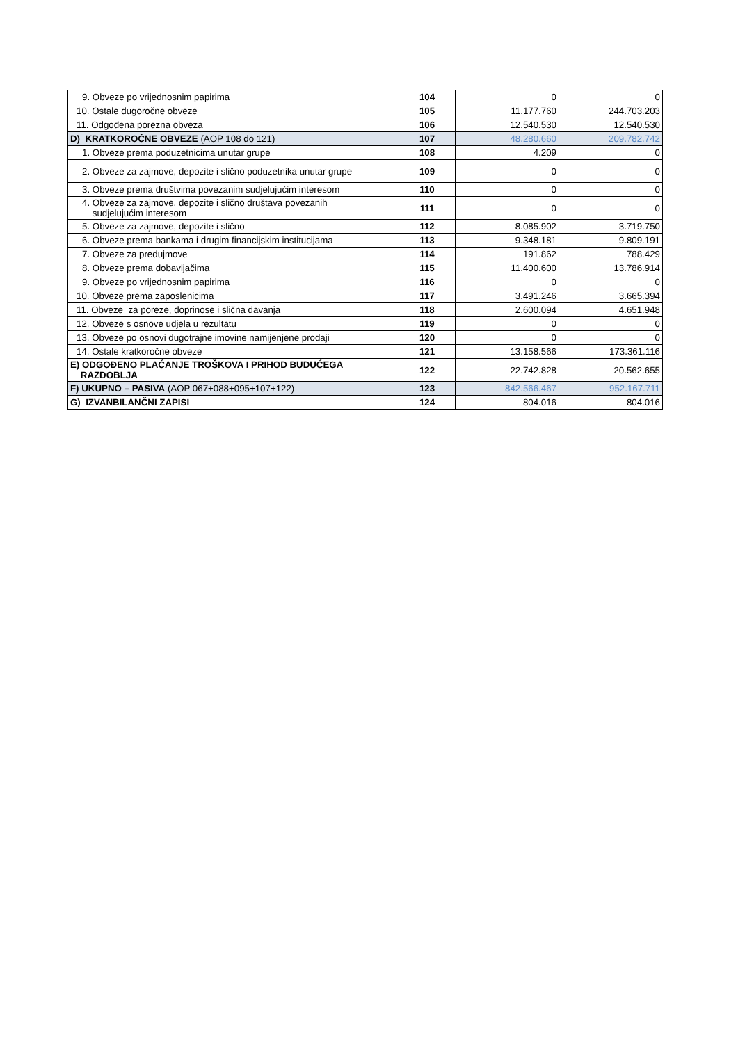| 9. Obveze po vrijednosnim papirima | 104 | 0 | 0 |
| 10. Ostale dugoročne obveze | 105 | 11.177.760 | 244.703.203 |
| 11. Odgođena porezna obveza | 106 | 12.540.530 | 12.540.530 |
| D) KRATKOROČNE OBVEZE (AOP 108 do 121) | 107 | 48.280.660 | 209.782.742 |
| 1. Obveze prema poduzetnicima unutar grupe | 108 | 4.209 | 0 |
| 2. Obveze za zajmove, depozite i slično poduzetnika unutar grupe | 109 | 0 | 0 |
| 3. Obveze prema društvima povezanim sudjelujućim interesom | 110 | 0 | 0 |
| 4. Obveze za zajmove, depozite i slično društava povezanih sudjelujućim interesom | 111 | 0 | 0 |
| 5. Obveze za zajmove, depozite i slično | 112 | 8.085.902 | 3.719.750 |
| 6. Obveze prema bankama i drugim financijskim institucijama | 113 | 9.348.181 | 9.809.191 |
| 7. Obveze za predujmove | 114 | 191.862 | 788.429 |
| 8. Obveze prema dobavljačima | 115 | 11.400.600 | 13.786.914 |
| 9. Obveze po vrijednosnim papirima | 116 | 0 | 0 |
| 10. Obveze prema zaposlenicima | 117 | 3.491.246 | 3.665.394 |
| 11. Obveze za poreze, doprinose i slična davanja | 118 | 2.600.094 | 4.651.948 |
| 12. Obveze s osnove udjela u rezultatu | 119 | 0 | 0 |
| 13. Obveze po osnovi dugotrajne imovine namijenjene prodaji | 120 | 0 | 0 |
| 14. Ostale kratkoročne obveze | 121 | 13.158.566 | 173.361.116 |
| E) ODGOĐENO PLAĆANJE TROŠKOVA I PRIHOD BUDUĆEGA RAZDOBLJA | 122 | 22.742.828 | 20.562.655 |
| F) UKUPNO – PASIVA (AOP 067+088+095+107+122) | 123 | 842.566.467 | 952.167.711 |
| G) IZVANBILANČNI ZAPISI | 124 | 804.016 | 804.016 |